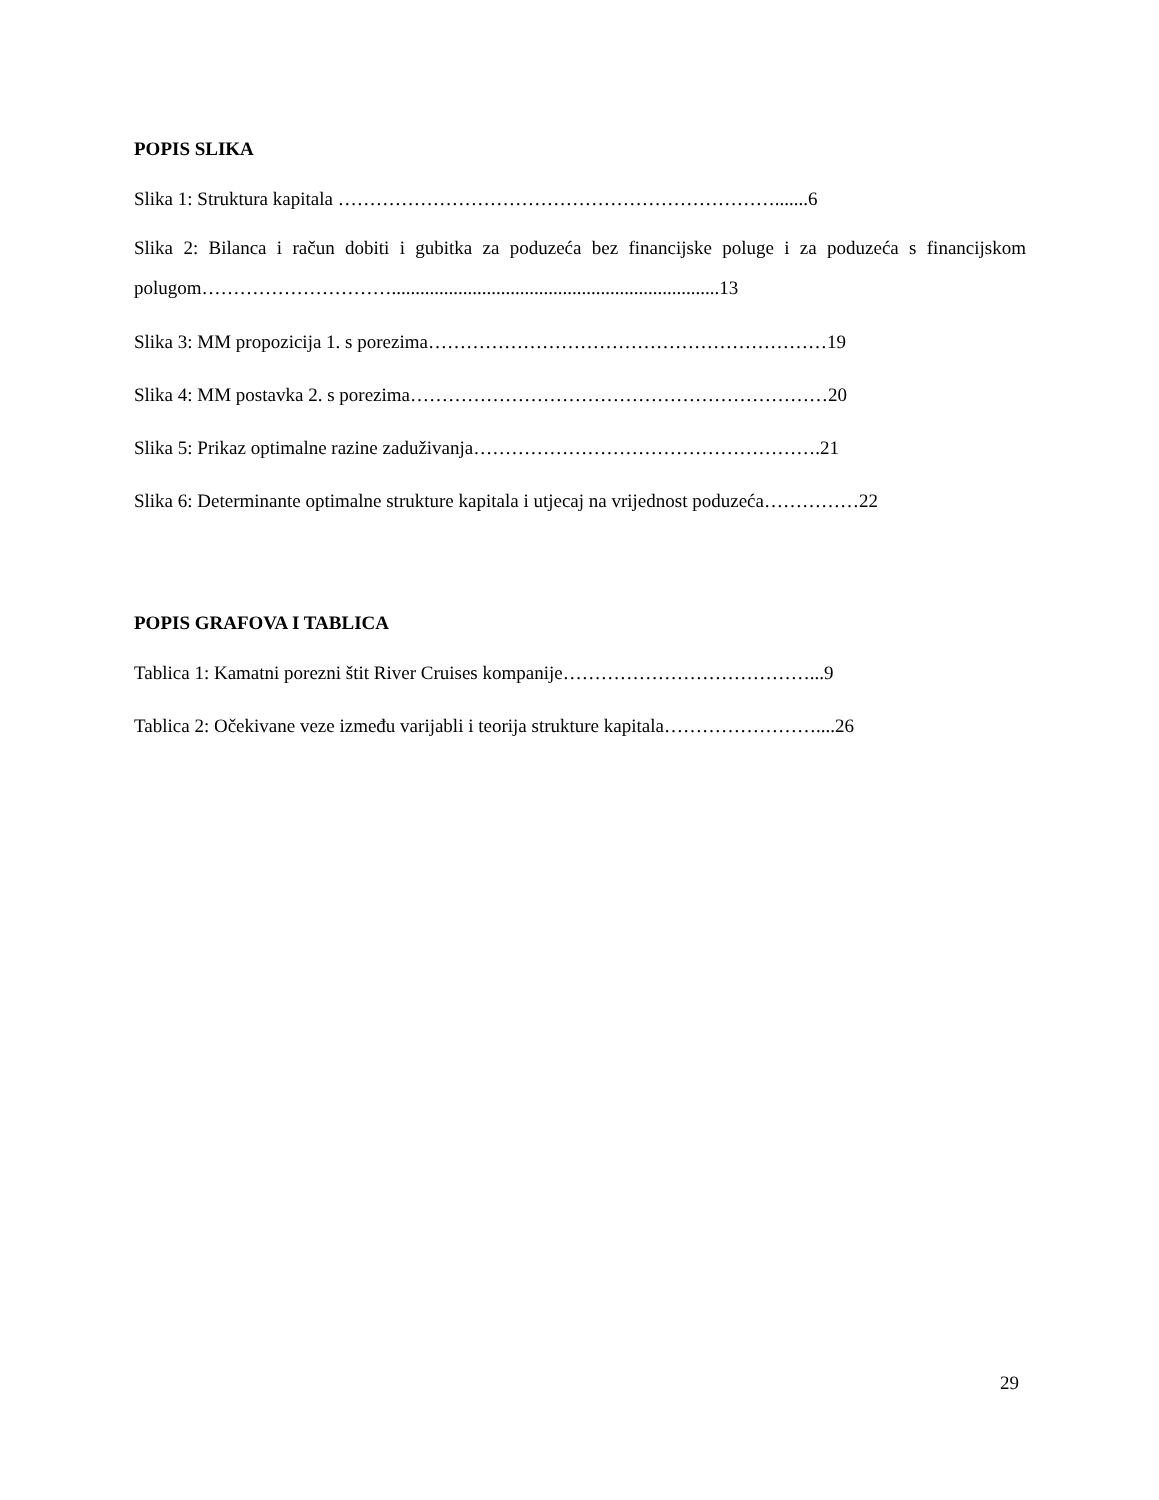POPIS SLIKA
Slika 1: Struktura kapitala …………………………………………………………….......6
Slika 2: Bilanca i račun dobiti i gubitka za poduzeća bez financijske poluge i za poduzeća s financijskom polugom………………………….....................................................................13
Slika 3: MM propozicija 1. s porezima………………………………………………………19
Slika 4: MM postavka 2. s porezima…………………………………………………………20
Slika 5: Prikaz optimalne razine zaduživanja……………………………………………….21
Slika 6: Determinante optimalne strukture kapitala i utjecaj na vrijednost poduzeća……………22
POPIS GRAFOVA I TABLICA
Tablica 1: Kamatni porezni štit River Cruises kompanije…………………………………...9
Tablica 2: Očekivane veze između varijabli i teorija strukture kapitala……………………....26
29